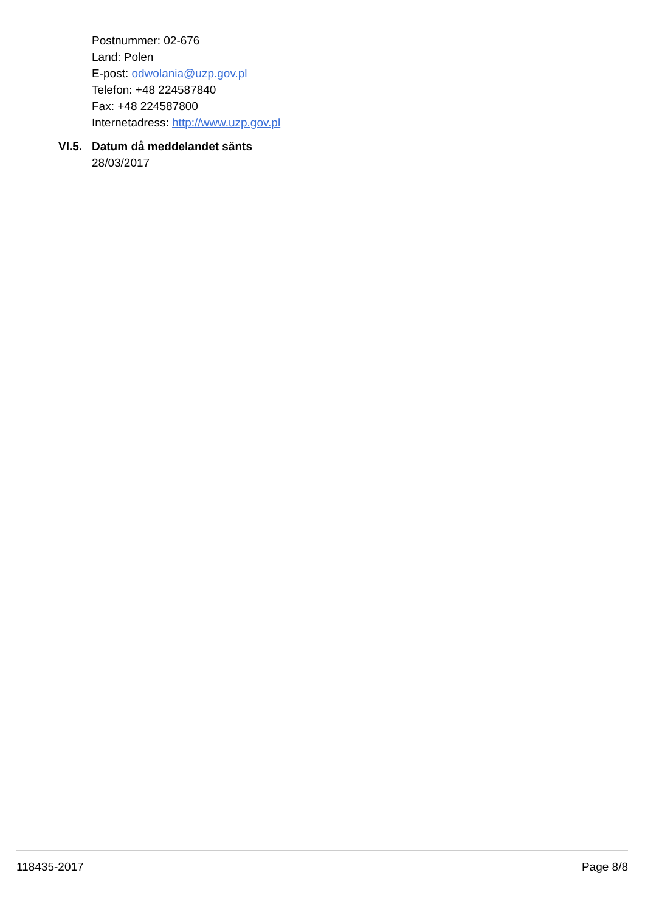Postnummer: 02-676
Land: Polen
E-post: odwolania@uzp.gov.pl
Telefon: +48 224587840
Fax: +48 224587800
Internetadress: http://www.uzp.gov.pl
VI.5.
Datum då meddelandet sänts
28/03/2017
118435-2017 Page 8/8